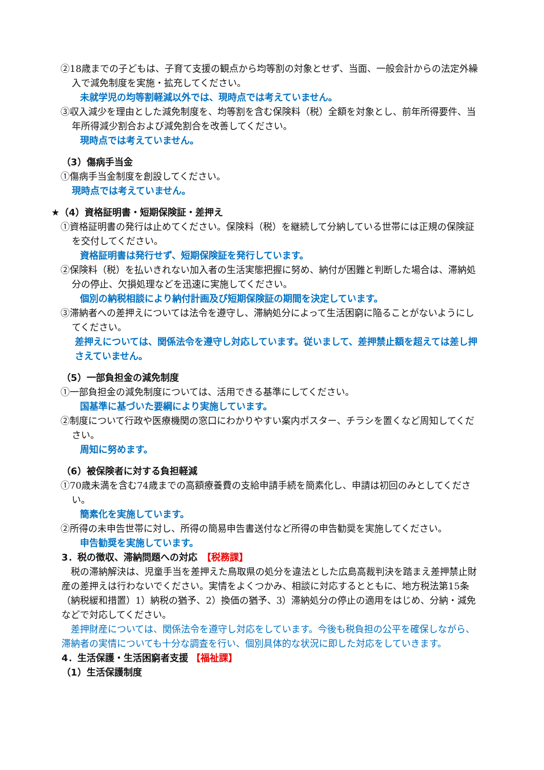②18歳までの子どもは、子育て支援の観点から均等割の対象とせず、当面、一般会計からの法定外繰入で減免制度を実施・拡充してください。
未就学児の均等割軽減以外では、現時点では考えていません。
③収入減少を理由とした減免制度を、均等割を含む保険料（税）全額を対象とし、前年所得要件、当年所得減少割合および減免割合を改善してください。
現時点では考えていません。
（3）傷病手当金
①傷病手当金制度を創設してください。
現時点では考えていません。
★（4）資格証明書・短期保険証・差押え
①資格証明書の発行は止めてください。保険料（税）を継続して分納している世帯には正規の保険証を交付してください。
資格証明書は発行せず、短期保険証を発行しています。
②保険料（税）を払いきれない加入者の生活実態把握に努め、納付が困難と判断した場合は、滞納処分の停止、欠損処理などを迅速に実施してください。
個別の納税相談により納付計画及び短期保険証の期間を決定しています。
③滞納者への差押えについては法令を遵守し、滞納処分によって生活困窮に陥ることがないようにしてください。
差押えについては、関係法令を遵守し対応しています。従いまして、差押禁止額を超えては差し押さえていません。
（5）一部負担金の減免制度
①一部負担金の減免制度については、活用できる基準にしてください。
国基準に基づいた要綱により実施しています。
②制度について行政や医療機関の窓口にわかりやすい案内ポスター、チラシを置くなど周知してください。
周知に努めます。
（6）被保険者に対する負担軽減
①70歳未満を含む74歳までの高額療養費の支給申請手続を簡素化し、申請は初回のみとしてください。
簡素化を実施しています。
②所得の未申告世帯に対し、所得の簡易申告書送付など所得の申告勧奨を実施してください。
申告勧奨を実施しています。
3．税の徴収、滞納問題への対応　【税務課】
　税の滞納解決は、児童手当を差押えた鳥取県の処分を違法とした広島高裁判決を踏まえ差押禁止財産の差押えは行わないでください。実情をよくつかみ、相談に対応するとともに、地方税法第15条（納税緩和措置）1）納税の猶予、2）換価の猶予、3）滞納処分の停止の適用をはじめ、分納・減免などで対応してください。
　差押財産については、関係法令を遵守し対応をしています。今後も税負担の公平を確保しながら、滞納者の実情についても十分な調査を行い、個別具体的な状況に即した対応をしていきます。
4．生活保護・生活困窮者支援 【福祉課】
（1）生活保護制度